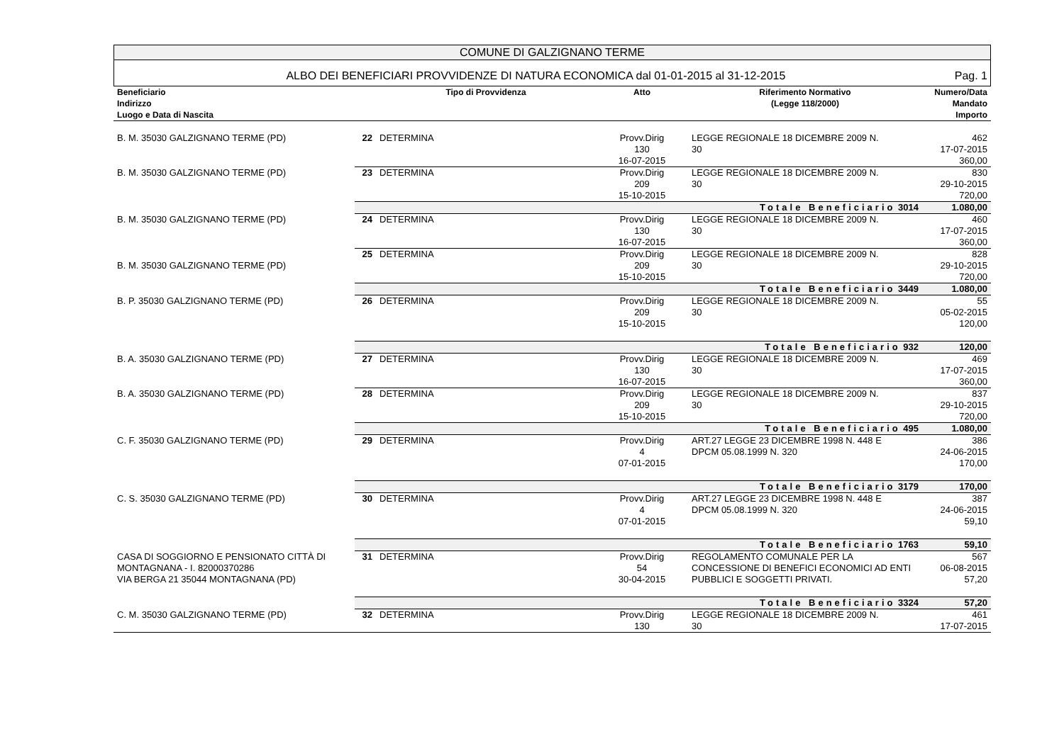COMUNE DI GALZIGNANO TERME
ALBO DEI BENEFICIARI PROVVIDENZE DI NATURA ECONOMICA dal 01-01-2015 al 31-12-2015 Pag. 1
| Beneficiario Indirizzo Luogo e Data di Nascita | | Tipo di Provvidenza | Atto | Riferimento Normativo (Legge 118/2000) | Numero/Data Mandato Importo |
| --- | --- | --- | --- | --- | --- |
| B. M. 35030 GALZIGNANO TERME (PD) | 22 | DETERMINA | Provv.Dirig 130 16-07-2015 | LEGGE REGIONALE 18 DICEMBRE 2009 N. 30 | 462 17-07-2015 360,00 |
| B. M. 35030 GALZIGNANO TERME (PD) | 23 | DETERMINA | Provv.Dirig 209 15-10-2015 | LEGGE REGIONALE 18 DICEMBRE 2009 N. 30 | 830 29-10-2015 720,00 |
| | Totale Beneficiario 3014 | | | | 1.080,00 |
| B. M. 35030 GALZIGNANO TERME (PD) | 24 | DETERMINA | Provv.Dirig 130 16-07-2015 | LEGGE REGIONALE 18 DICEMBRE 2009 N. 30 | 460 17-07-2015 360,00 |
| B. M. 35030 GALZIGNANO TERME (PD) | 25 | DETERMINA | Provv.Dirig 209 15-10-2015 | LEGGE REGIONALE 18 DICEMBRE 2009 N. 30 | 828 29-10-2015 720,00 |
| | Totale Beneficiario 3449 | | | | 1.080,00 |
| B. P. 35030 GALZIGNANO TERME (PD) | 26 | DETERMINA | Provv.Dirig 209 15-10-2015 | LEGGE REGIONALE 18 DICEMBRE 2009 N. 30 | 55 05-02-2015 120,00 |
| | Totale Beneficiario 932 | | | | 120,00 |
| B. A. 35030 GALZIGNANO TERME (PD) | 27 | DETERMINA | Provv.Dirig 130 16-07-2015 | LEGGE REGIONALE 18 DICEMBRE 2009 N. 30 | 469 17-07-2015 360,00 |
| B. A. 35030 GALZIGNANO TERME (PD) | 28 | DETERMINA | Provv.Dirig 209 15-10-2015 | LEGGE REGIONALE 18 DICEMBRE 2009 N. 30 | 837 29-10-2015 720,00 |
| | Totale Beneficiario 495 | | | | 1.080,00 |
| C. F. 35030 GALZIGNANO TERME (PD) | 29 | DETERMINA | Provv.Dirig 4 07-01-2015 | ART.27 LEGGE 23 DICEMBRE 1998 N. 448 E DPCM 05.08.1999 N. 320 | 386 24-06-2015 170,00 |
| | Totale Beneficiario 3179 | | | | 170,00 |
| C. S. 35030 GALZIGNANO TERME (PD) | 30 | DETERMINA | Provv.Dirig 4 07-01-2015 | ART.27 LEGGE 23 DICEMBRE 1998 N. 448 E DPCM 05.08.1999 N. 320 | 387 24-06-2015 59,10 |
| | Totale Beneficiario 1763 | | | | 59,10 |
| CASA DI SOGGIORNO E PENSIONATO CITTÀ DI MONTAGNANA - I. 82000370286 VIA BERGA 21 35044 MONTAGNANA (PD) | 31 | DETERMINA | Provv.Dirig 54 30-04-2015 | REGOLAMENTO COMUNALE PER LA CONCESSIONE DI BENEFICI ECONOMICI AD ENTI PUBBLICI E SOGGETTI PRIVATI. | 567 06-08-2015 57,20 |
| | Totale Beneficiario 3324 | | | | 57,20 |
| C. M. 35030 GALZIGNANO TERME (PD) | 32 | DETERMINA | Provv.Dirig 130 | LEGGE REGIONALE 18 DICEMBRE 2009 N. 30 | 461 17-07-2015 |